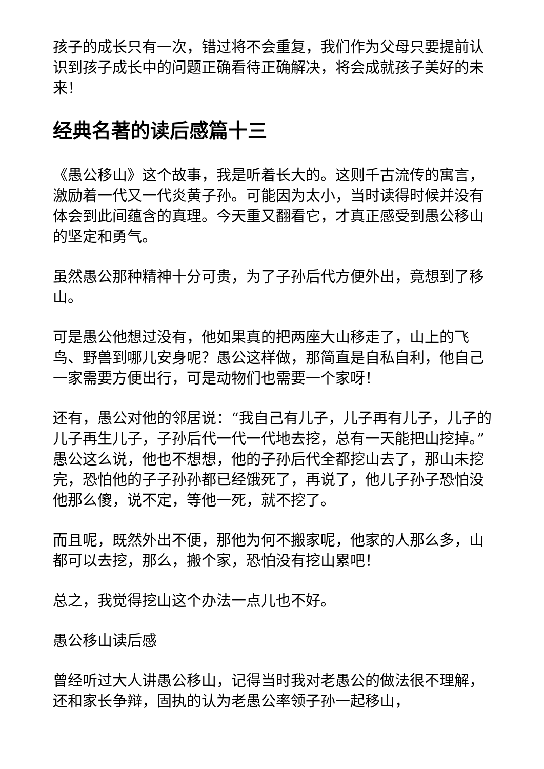孩子的成长只有一次，错过将不会重复，我们作为父母只要提前认识到孩子成长中的问题正确看待正确解决，将会成就孩子美好的未来！
经典名著的读后感篇十三
《愚公移山》这个故事，我是听着长大的。这则千古流传的寓言，激励着一代又一代炎黄子孙。可能因为太小，当时读得时候并没有体会到此间蕴含的真理。今天重又翻看它，才真正感受到愚公移山的坚定和勇气。
虽然愚公那种精神十分可贵，为了子孙后代方便外出，竟想到了移山。
可是愚公他想过没有，他如果真的把两座大山移走了，山上的飞鸟、野兽到哪儿安身呢？愚公这样做，那简直是自私自利，他自己一家需要方便出行，可是动物们也需要一个家呀！
还有，愚公对他的邻居说：“我自己有儿子，儿子再有儿子，儿子的儿子再生儿子，子孙后代一代一代地去挖，总有一天能把山挖掉。”愚公这么说，他也不想想，他的子孙后代全都挖山去了，那山未挖完，恐怕他的子子孙孙都已经饿死了，再说了，他儿子孙子恐怕没他那么傻，说不定，等他一死，就不挖了。
而且呢，既然外出不便，那他为何不搬家呢，他家的人那么多，山都可以去挖，那么，搬个家，恐怕没有挖山累吧！
总之，我觉得挖山这个办法一点儿也不好。
愚公移山读后感
曾经听过大人讲愚公移山，记得当时我对老愚公的做法很不理解，还和家长争辩，固执的认为老愚公率领子孙一起移山，